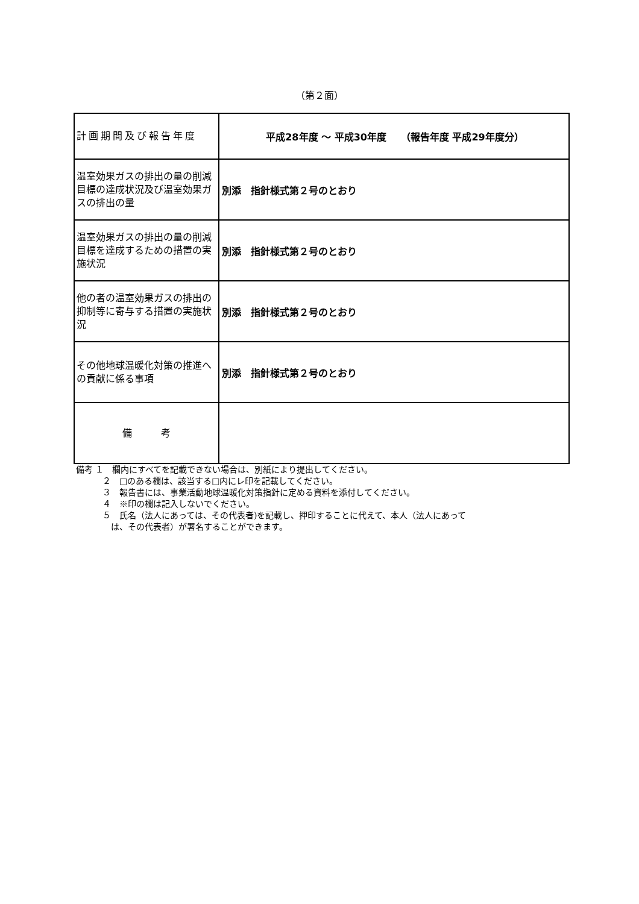（第２面）
| 計画期間及び報告年度 | 平成28年度 ～ 平成30年度 （報告年度 平成29年度分） |
| 温室効果ガスの排出の量の削減目標の達成状況及び温室効果ガスの排出の量 | 別添 指針様式第２号のとおり |
| 温室効果ガスの排出の量の削減目標を達成するための措置の実施状況 | 別添 指針様式第２号のとおり |
| 他の者の温室効果ガスの排出の抑制等に寄与する措置の実施状況 | 別添 指針様式第２号のとおり |
| その他地球温暖化対策の推進への貢献に係る事項 | 別添 指針様式第２号のとおり |
| 備 考 | |
備考 １　欄内にすべてを記載できない場合は、別紙により提出してください。
２　□のある欄は、該当する□内にレ印を記載してください。
３　報告書には、事業活動地球温暖化対策指針に定める資料を添付してください。
４　※印の欄は記入しないでください。
５　氏名（法人にあっては、その代表者)を記載し、押印することに代えて、本人（法人にあって
　は、その代表者）が署名することができます。